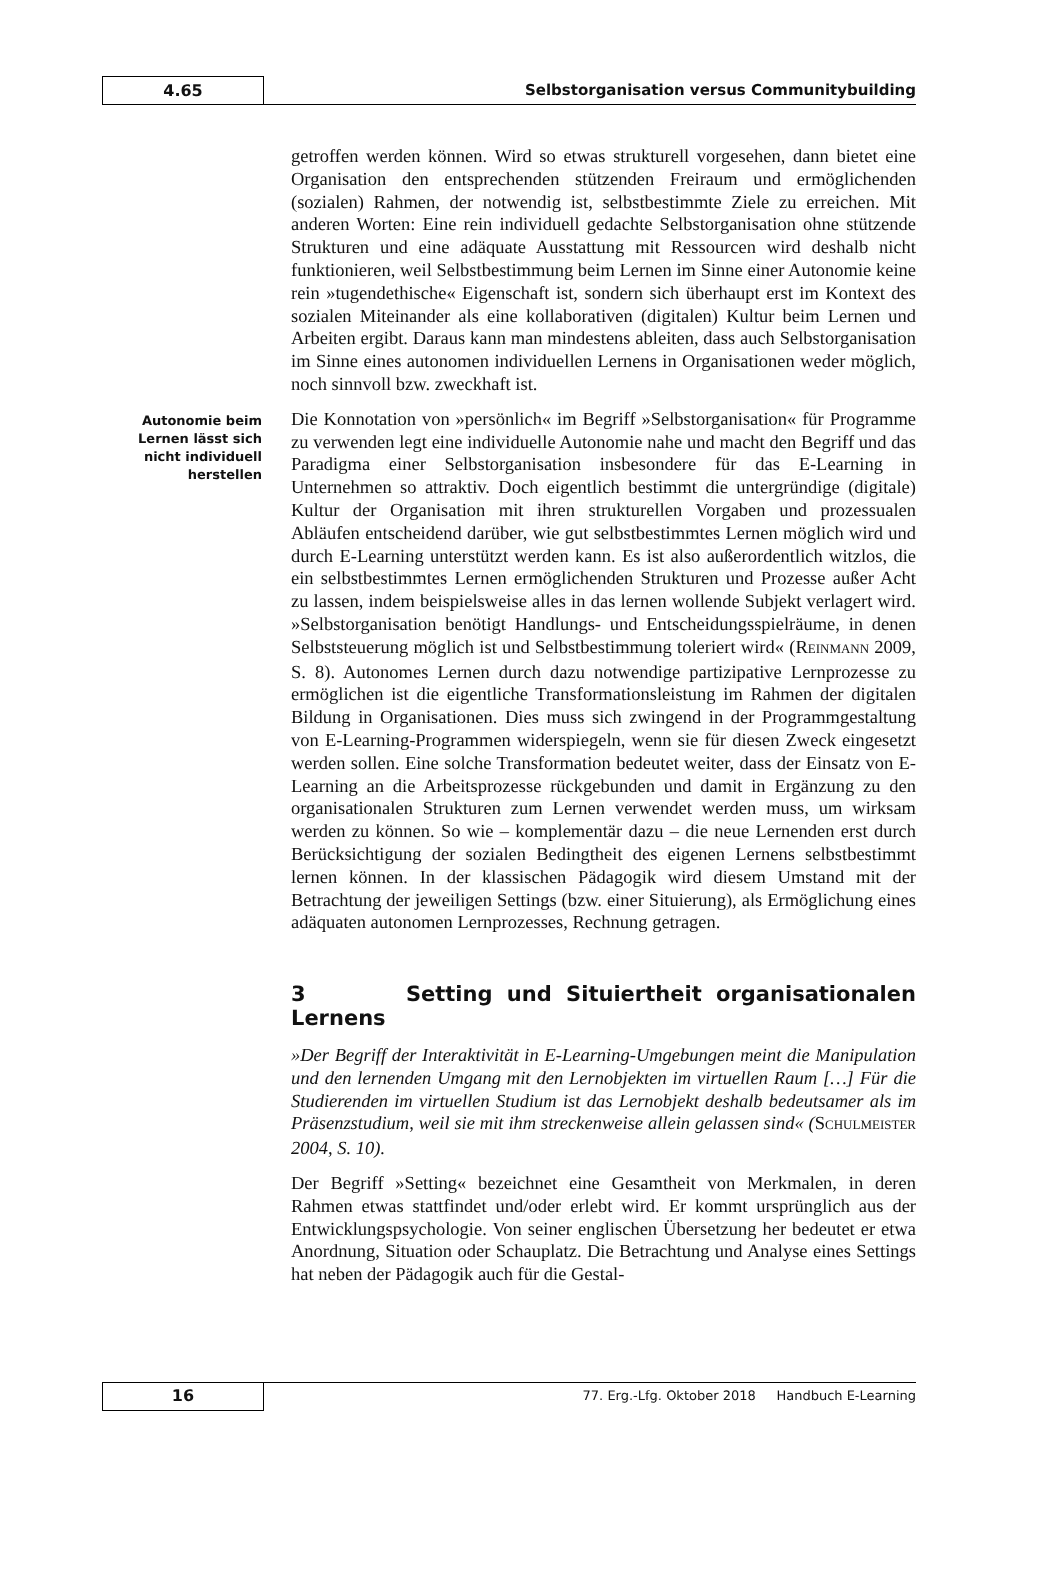4.65 Selbstorganisation versus Communitybuilding
getroffen werden können. Wird so etwas strukturell vorgesehen, dann bietet eine Organisation den entsprechenden stützenden Freiraum und ermöglichenden (sozialen) Rahmen, der notwendig ist, selbstbestimmte Ziele zu erreichen. Mit anderen Worten: Eine rein individuell gedachte Selbstorganisation ohne stützende Strukturen und eine adäquate Ausstattung mit Ressourcen wird deshalb nicht funktionieren, weil Selbstbestimmung beim Lernen im Sinne einer Autonomie keine rein »tugendethische« Eigenschaft ist, sondern sich überhaupt erst im Kontext des sozialen Miteinander als eine kollaborativen (digitalen) Kultur beim Lernen und Arbeiten ergibt. Daraus kann man mindestens ableiten, dass auch Selbstorganisation im Sinne eines autonomen individuellen Lernens in Organisationen weder möglich, noch sinnvoll bzw. zweckhaft ist.
Autonomie beim Lernen lässt sich nicht individuell herstellen
Die Konnotation von »persönlich« im Begriff »Selbstorganisation« für Programme zu verwenden legt eine individuelle Autonomie nahe und macht den Begriff und das Paradigma einer Selbstorganisation insbesondere für das E-Learning in Unternehmen so attraktiv. Doch eigentlich bestimmt die untergründige (digitale) Kultur der Organisation mit ihren strukturellen Vorgaben und prozessualen Abläufen entscheidend darüber, wie gut selbstbestimmtes Lernen möglich wird und durch E-Learning unterstützt werden kann. Es ist also außerordentlich witzlos, die ein selbstbestimmtes Lernen ermöglichenden Strukturen und Prozesse außer Acht zu lassen, indem beispielsweise alles in das lernen wollende Subjekt verlagert wird. »Selbstorganisation benötigt Handlungs- und Entscheidungsspielräume, in denen Selbststeuerung möglich ist und Selbstbestimmung toleriert wird« (REINMANN 2009, S. 8). Autonomes Lernen durch dazu notwendige partizipative Lernprozesse zu ermöglichen ist die eigentliche Transformationsleistung im Rahmen der digitalen Bildung in Organisationen. Dies muss sich zwingend in der Programmgestaltung von E-Learning-Programmen widerspiegeln, wenn sie für diesen Zweck eingesetzt werden sollen. Eine solche Transformation bedeutet weiter, dass der Einsatz von E-Learning an die Arbeitsprozesse rückgebunden und damit in Ergänzung zu den organisationalen Strukturen zum Lernen verwendet werden muss, um wirksam werden zu können. So wie – komplementär dazu – die neue Lernenden erst durch Berücksichtigung der sozialen Bedingtheit des eigenen Lernens selbstbestimmt lernen können. In der klassischen Pädagogik wird diesem Umstand mit der Betrachtung der jeweiligen Settings (bzw. einer Situierung), als Ermöglichung eines adäquaten autonomen Lernprozesses, Rechnung getragen.
3 Setting und Situiertheit organisationalen Lernens
»Der Begriff der Interaktivität in E-Learning-Umgebungen meint die Manipulation und den lernenden Umgang mit den Lernobjekten im virtuellen Raum […] Für die Studierenden im virtuellen Studium ist das Lernobjekt deshalb bedeutsamer als im Präsenzstudium, weil sie mit ihm streckenweise allein gelassen sind« (SCHULMEISTER 2004, S. 10).
Der Begriff »Setting« bezeichnet eine Gesamtheit von Merkmalen, in deren Rahmen etwas stattfindet und/oder erlebt wird. Er kommt ursprünglich aus der Entwicklungspsychologie. Von seiner englischen Übersetzung her bedeutet er etwa Anordnung, Situation oder Schauplatz. Die Betrachtung und Analyse eines Settings hat neben der Pädagogik auch für die Gestal-
16
77. Erg.-Lfg. Oktober 2018 Handbuch E-Learning